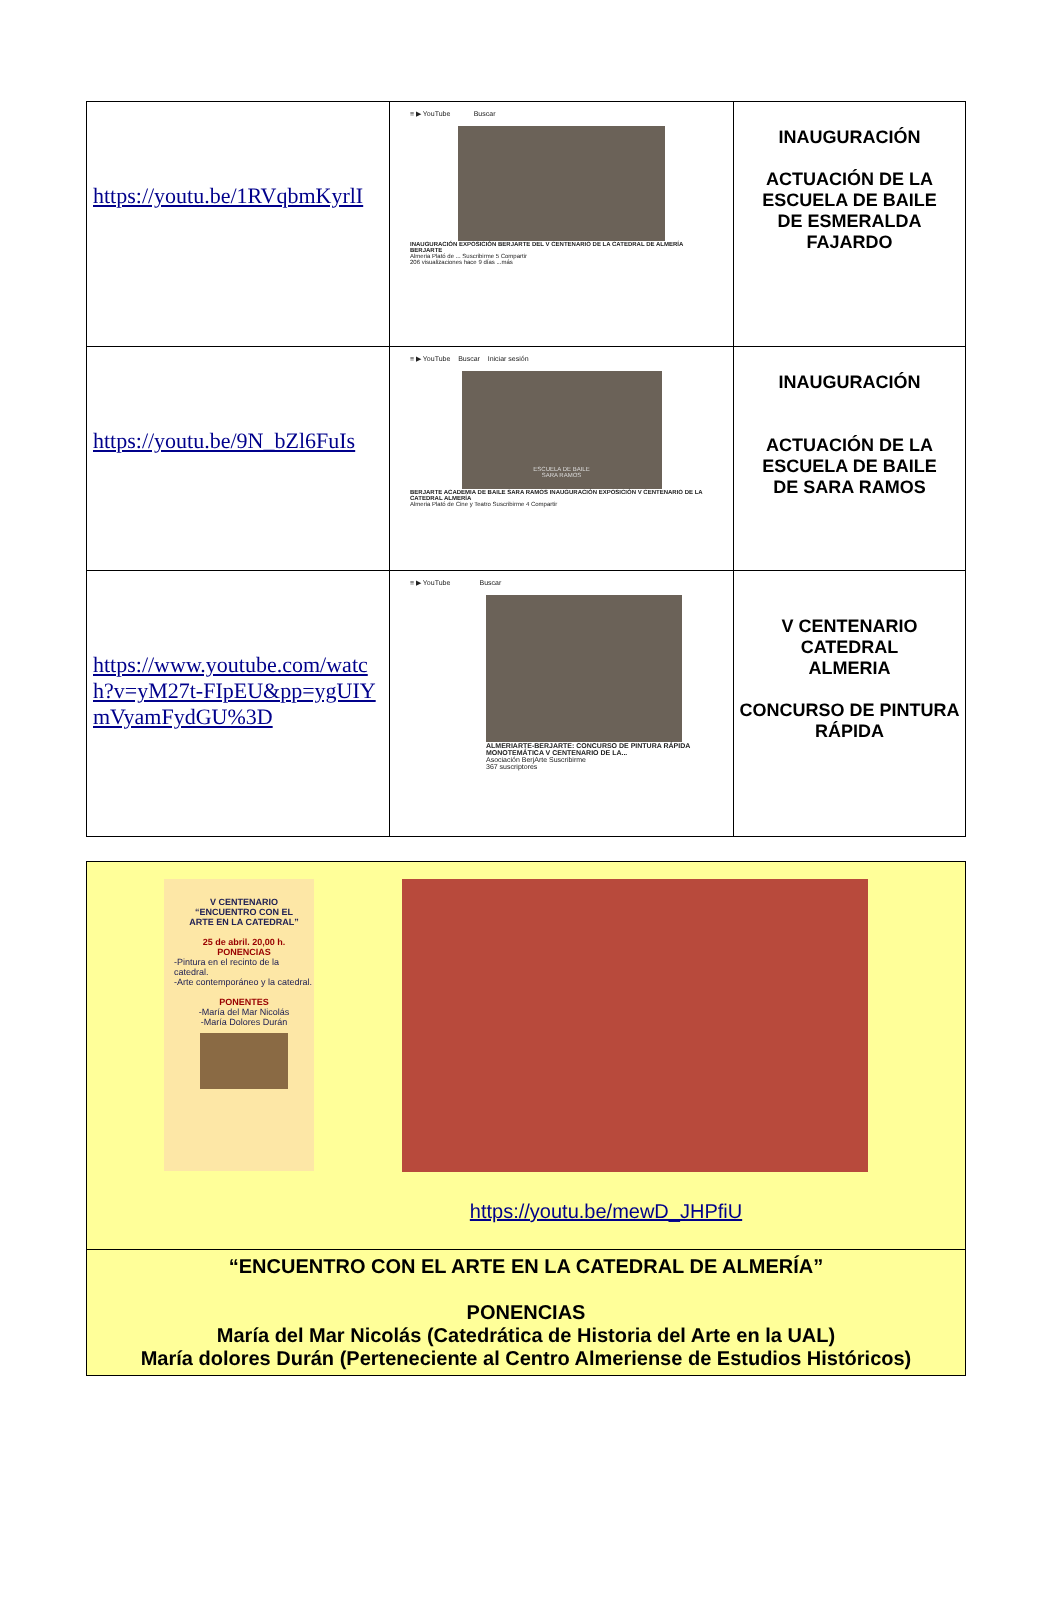| https://youtu.be/1RVqbmKyrlI | ≡ ▶ YouTube Buscar INAUGURACIÓN EXPOSICIÓN BERJARTE DEL V CENTENARIO DE LA CATEDRAL DE ALMERÍA BERJARTE Almeria Plató de ... Suscribirme 5 Compartir 206 visualizaciones hace 9 días ...más | INAUGURACIÓN ACTUACIÓN DE LA ESCUELA DE BAILE DE ESMERALDA FAJARDO |
| https://youtu.be/9N_bZl6FuIs | ≡ ▶ YouTube Buscar Iniciar sesión ESCUELA DE BAILE SARA RAMOS BERJARTE ACADEMIA DE BAILE SARA RAMOS INAUGURACIÓN EXPOSICIÓN V CENTENARIO DE LA CATEDRAL ALMERÍA Almeria Plató de Cine y Teatro Suscribirme 4 Compartir | INAUGURACIÓN ACTUACIÓN DE LA ESCUELA DE BAILE DE SARA RAMOS |
| https://www.youtube.com/watch?v=yM27t-FIpEU&pp=ygUIYmVyamFydGU%3D | ≡ ▶ YouTube Buscar ALMERIARTE-BERJARTE: CONCURSO DE PINTURA RÁPIDA MONOTEMÁTICA V CENTENARIO DE LA... Asociación BerjArte Suscribirme 367 suscriptores | V CENTENARIO CATEDRAL ALMERIA CONCURSO DE PINTURA RÁPIDA |
| V CENTENARIO “ENCUENTRO CON EL ARTE EN LA CATEDRAL” 25 de abril. 20,00 h. PONENCIAS -Pintura en el recinto de la catedral. -Arte contemporáneo y la catedral. PONENTES -María del Mar Nicolás -María Dolores Durán https://youtu.be/mewD_JHPfiU |
| “ENCUENTRO CON EL ARTE EN LA CATEDRAL DE ALMERÍA” PONENCIAS María del Mar Nicolás (Catedrática de Historia del Arte en la UAL) María dolores Durán (Perteneciente al Centro Almeriense de Estudios Históricos) |